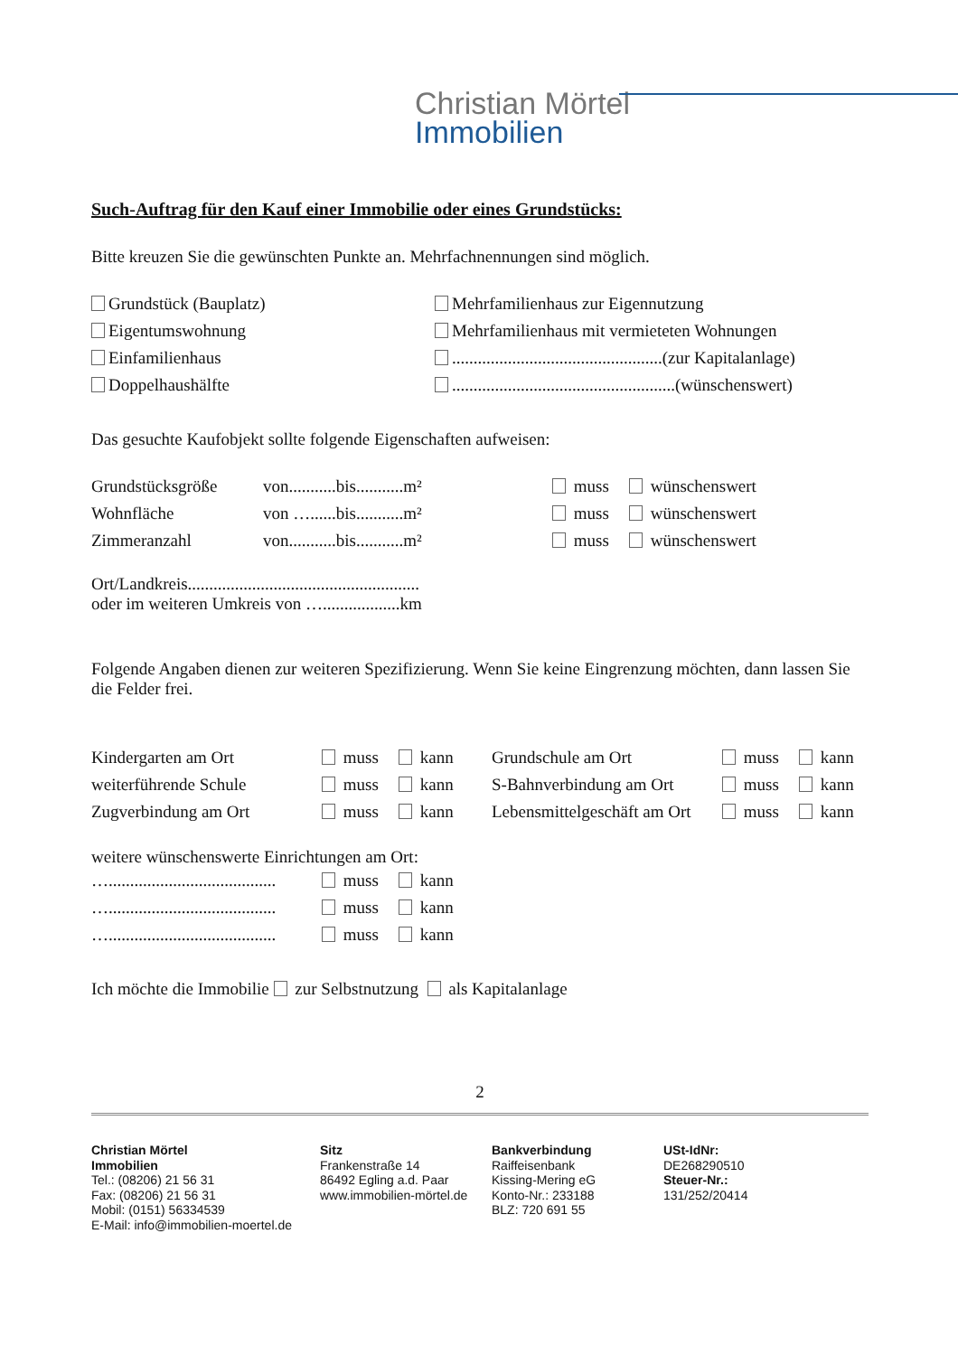Christian Mörtel
Immobilien
Such-Auftrag für den Kauf einer Immobilie oder eines Grundstücks:
Bitte kreuzen Sie die gewünschten Punkte an. Mehrfachnennungen sind möglich.
| Grundstück (Bauplatz) | Mehrfamilienhaus zur Eigennutzung |
| Eigentumswohnung | Mehrfamilienhaus mit vermieteten Wohnungen |
| Einfamilienhaus | .................................................(zur Kapitalanlage) |
| Doppelhaushälfte | ....................................................(wünschenswert) |
Das gesuchte Kaufobjekt sollte folgende Eigenschaften aufweisen:
| Grundstücksgröße | von...........bis...........m² | muss | wünschenswert |
| Wohnfläche | von …......bis...........m² | muss | wünschenswert |
| Zimmeranzahl | von...........bis...........m² | muss | wünschenswert |
Ort/Landkreis......................................................
oder im weiteren Umkreis von …..................km
Folgende Angaben dienen zur weiteren Spezifizierung. Wenn Sie keine Eingrenzung möchten, dann lassen Sie die Felder frei.
| Kindergarten am Ort | muss | kann | Grundschule am Ort | muss | kann |
| weiterführende Schule | muss | kann | S-Bahnverbindung am Ort | muss | kann |
| Zugverbindung am Ort | muss | kann | Lebensmittelgeschäft am Ort | muss | kann |
weitere wünschenswerte Einrichtungen am Ort:
| …....................................... | muss | kann |
| …....................................... | muss | kann |
| …....................................... | muss | kann |
Ich möchte die Immobilie zur Selbstnutzung als Kapitalanlage
2
Christian Mörtel
Immobilien
Tel.: (08206) 21 56 31
Fax: (08206) 21 56 31
Mobil: (0151) 56334539
E-Mail: info@immobilien-moertel.de
Sitz
Frankenstraße 14
86492 Egling a.d. Paar
www.immobilien-mörtel.de
Bankverbindung
Raiffeisenbank
Kissing-Mering eG
Konto-Nr.: 233188
BLZ: 720 691 55
USt-IdNr:
DE268290510
Steuer-Nr.:
131/252/20414